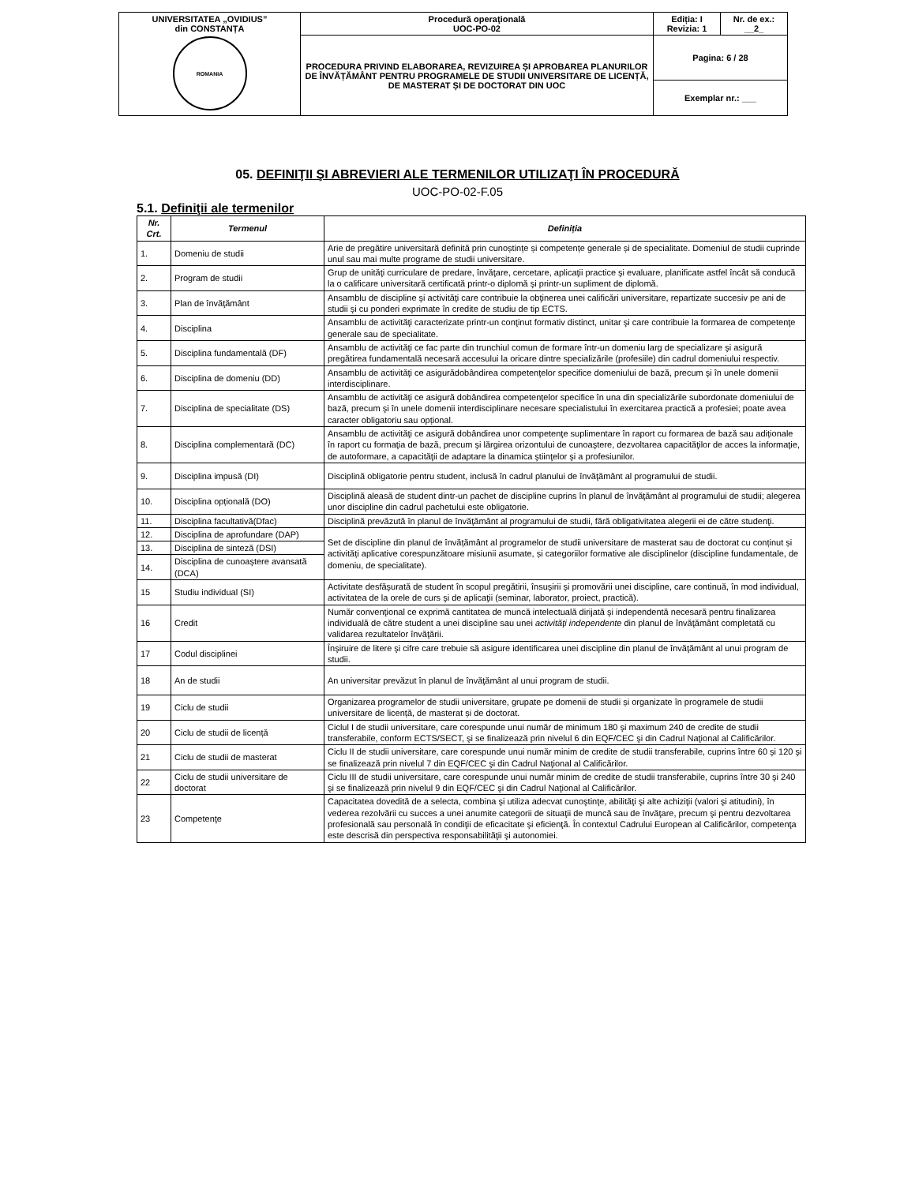| UNIVERSITATEA „OVIDIUS” din CONSTANȚA ROMANIA | Procedură operaţională UOC-PO-02 | Ediția: I Revizia: 1 | Nr. de ex.: __2_ |
| | PROCEDURA PRIVIND ELABORAREA, REVIZUIREA ȘI APROBAREA PLANURILOR DE ÎNVĂȚĂMÂNT PENTRU PROGRAMELE DE STUDII UNIVERSITARE DE LICENȚĂ, DE MASTERAT ȘI DE DOCTORAT DIN UOC | Pagina: 6 / 28 | |
| | | Exemplar nr.: ___ | |
05. DEFINIŢII ŞI ABREVIERI ALE TERMENILOR UTILIZAŢI ÎN PROCEDURĂ
UOC-PO-02-F.05
5.1. Definiţii ale termenilor
| Nr. Crt. | Termenul | Definiția |
| --- | --- | --- |
| 1. | Domeniu de studii | Arie de pregătire universitară definită prin cunoștințe și competențe generale și de specialitate. Domeniul de studii cuprinde unul sau mai multe programe de studii universitare. |
| 2. | Program de studii | Grup de unităţi curriculare de predare, învăţare, cercetare, aplicaţii practice şi evaluare, planificate astfel încât să conducă la o calificare universitară certificată printr-o diplomă şi printr-un supliment de diplomă. |
| 3. | Plan de învăţământ | Ansamblu de discipline şi activităţi care contribuie la obţinerea unei calificări universitare, repartizate succesiv pe ani de studii şi cu ponderi exprimate în credite de studiu de tip ECTS. |
| 4. | Disciplina | Ansamblu de activităţi caracterizate printr-un conţinut formativ distinct, unitar şi care contribuie la formarea de competenţe generale sau de specialitate. |
| 5. | Disciplina fundamentală (DF) | Ansamblu de activităţi ce fac parte din trunchiul comun de formare într-un domeniu larg de specializare şi asigură pregătirea fundamentală necesară accesului la oricare dintre specializările (profesiile) din cadrul domeniului respectiv. |
| 6. | Disciplina de domeniu (DD) | Ansamblu de activităţi ce asigurădobândirea competenţelor specifice domeniului de bază, precum şi în unele domenii interdisciplinare. |
| 7. | Disciplina de specialitate (DS) | Ansamblu de activităţi ce asigură dobândirea competenţelor specifice în una din specializările subordonate domeniului de bază, precum şi în unele domenii interdisciplinare necesare specialistului în exercitarea practică a profesiei; poate avea caracter obligatoriu sau opțional. |
| 8. | Disciplina complementară (DC) | Ansamblu de activităţi ce asigură dobândirea unor competenţe suplimentare în raport cu formarea de bază sau adiționale în raport cu formaţia de bază, precum şi lărgirea orizontului de cunoaştere, dezvoltarea capacităţilor de acces la informaţie, de autoformare, a capacităţii de adaptare la dinamica ştiinţelor şi a profesiunilor. |
| 9. | Disciplina impusă (DI) | Disciplină obligatorie pentru student, inclusă în cadrul planului de învăţământ al programului de studii. |
| 10. | Disciplina opțională (DO) | Disciplină aleasă de student dintr-un pachet de discipline cuprins în planul de învăţământ al programului de studii; alegerea unor discipline din cadrul pachetului este obligatorie. |
| 11. | Disciplina facultativă(Dfac) | Disciplină prevăzută în planul de învăţământ al programului de studii, fără obligativitatea alegerii ei de către studenţi. |
| 12. | Disciplina de aprofundare (DAP) | Set de discipline din planul de învățământ al programelor de studii universitare de masterat sau de doctorat cu conținut și activități aplicative corespunzătoare misiunii asumate, și categoriilor formative ale disciplinelor (discipline fundamentale, de domeniu, de specialitate). |
| 13. | Disciplina de sinteză (DSI) | |
| 14. | Disciplina de cunoaştere avansată (DCA) | |
| 15 | Studiu individual (SI) | Activitate desfăşurată de student în scopul pregătirii, însuşirii şi promovării unei discipline, care continuă, în mod individual, activitatea de la orele de curs şi de aplicaţii (seminar, laborator, proiect, practică). |
| 16 | Credit | Număr convenţional ce exprimă cantitatea de muncă intelectuală dirijată şi independentă necesară pentru finalizarea individuală de către student a unei discipline sau unei activităţi independente din planul de învăţământ completată cu validarea rezultatelor învăţării. |
| 17 | Codul disciplinei | Înşiruire de litere şi cifre care trebuie să asigure identificarea unei discipline din planul de învăţământ al unui program de studii. |
| 18 | An de studii | An universitar prevăzut în planul de învăţământ al unui program de studii. |
| 19 | Ciclu de studii | Organizarea programelor de studii universitare, grupate pe domenii de studii și organizate în programele de studii universitare de licență, de masterat și de doctorat. |
| 20 | Ciclu de studii de licență | Ciclul I de studii universitare, care corespunde unui număr de minimum 180 şi maximum 240 de credite de studii transferabile, conform ECTS/SECT, şi se finalizează prin nivelul 6 din EQF/CEC şi din Cadrul Naţional al Calificărilor. |
| 21 | Ciclu de studii de masterat | Ciclu II de studii universitare, care corespunde unui număr minim de credite de studii transferabile, cuprins între 60 şi 120 şi se finalizează prin nivelul 7 din EQF/CEC şi din Cadrul Naţional al Calificărilor. |
| 22 | Ciclu de studii universitare de doctorat | Ciclu III de studii universitare, care corespunde unui număr minim de credite de studii transferabile, cuprins între 30 şi 240 şi se finalizează prin nivelul 9 din EQF/CEC şi din Cadrul Naţional al Calificărilor. |
| 23 | Competenţe | Capacitatea dovedită de a selecta, combina şi utiliza adecvat cunoştinţe, abilităţi şi alte achiziţii (valori şi atitudini), în vederea rezolvării cu succes a unei anumite categorii de situaţii de muncă sau de învăţare, precum şi pentru dezvoltarea profesională sau personală în condiţii de eficacitate şi eficienţă. În contextul Cadrului European al Calificărilor, competenţa este descrisă din perspectiva responsabilităţii şi autonomiei. |